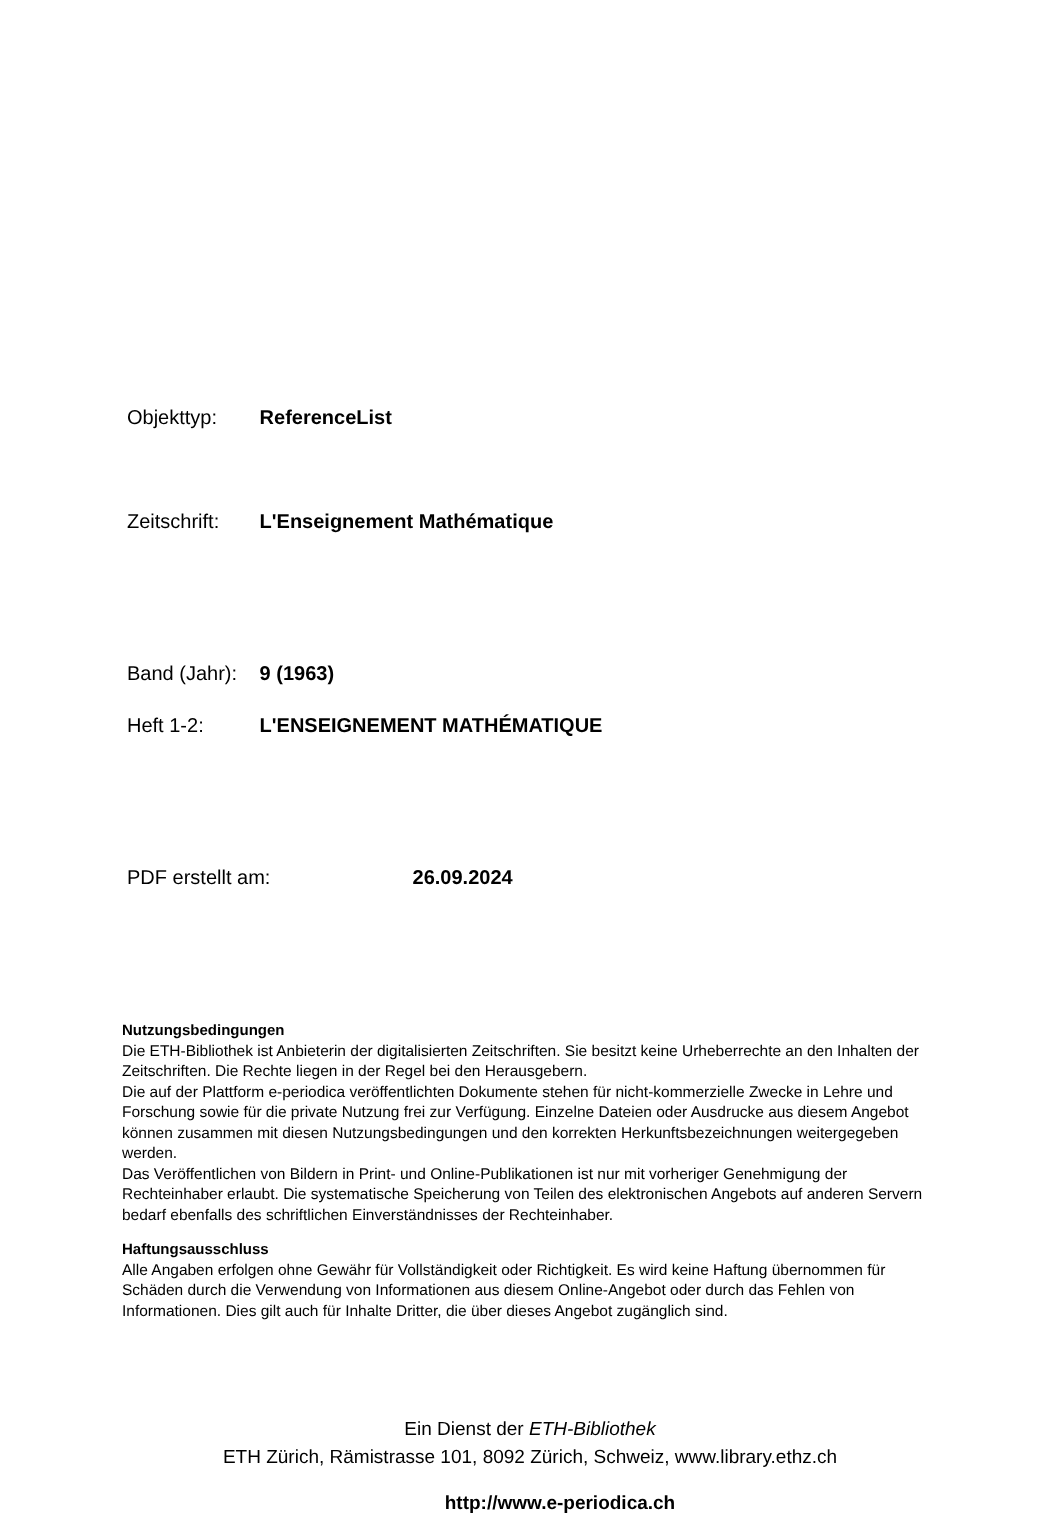Objekttyp: ReferenceList
Zeitschrift: L'Enseignement Mathématique
Band (Jahr): 9 (1963)
Heft 1-2: L'ENSEIGNEMENT MATHÉMATIQUE
PDF erstellt am: 26.09.2024
Nutzungsbedingungen
Die ETH-Bibliothek ist Anbieterin der digitalisierten Zeitschriften. Sie besitzt keine Urheberrechte an den Inhalten der Zeitschriften. Die Rechte liegen in der Regel bei den Herausgebern.
Die auf der Plattform e-periodica veröffentlichten Dokumente stehen für nicht-kommerzielle Zwecke in Lehre und Forschung sowie für die private Nutzung frei zur Verfügung. Einzelne Dateien oder Ausdrucke aus diesem Angebot können zusammen mit diesen Nutzungsbedingungen und den korrekten Herkunftsbezeichnungen weitergegeben werden.
Das Veröffentlichen von Bildern in Print- und Online-Publikationen ist nur mit vorheriger Genehmigung der Rechteinhaber erlaubt. Die systematische Speicherung von Teilen des elektronischen Angebots auf anderen Servern bedarf ebenfalls des schriftlichen Einverständnisses der Rechteinhaber.
Haftungsausschluss
Alle Angaben erfolgen ohne Gewähr für Vollständigkeit oder Richtigkeit. Es wird keine Haftung übernommen für Schäden durch die Verwendung von Informationen aus diesem Online-Angebot oder durch das Fehlen von Informationen. Dies gilt auch für Inhalte Dritter, die über dieses Angebot zugänglich sind.
Ein Dienst der ETH-Bibliothek
ETH Zürich, Rämistrasse 101, 8092 Zürich, Schweiz, www.library.ethz.ch
http://www.e-periodica.ch